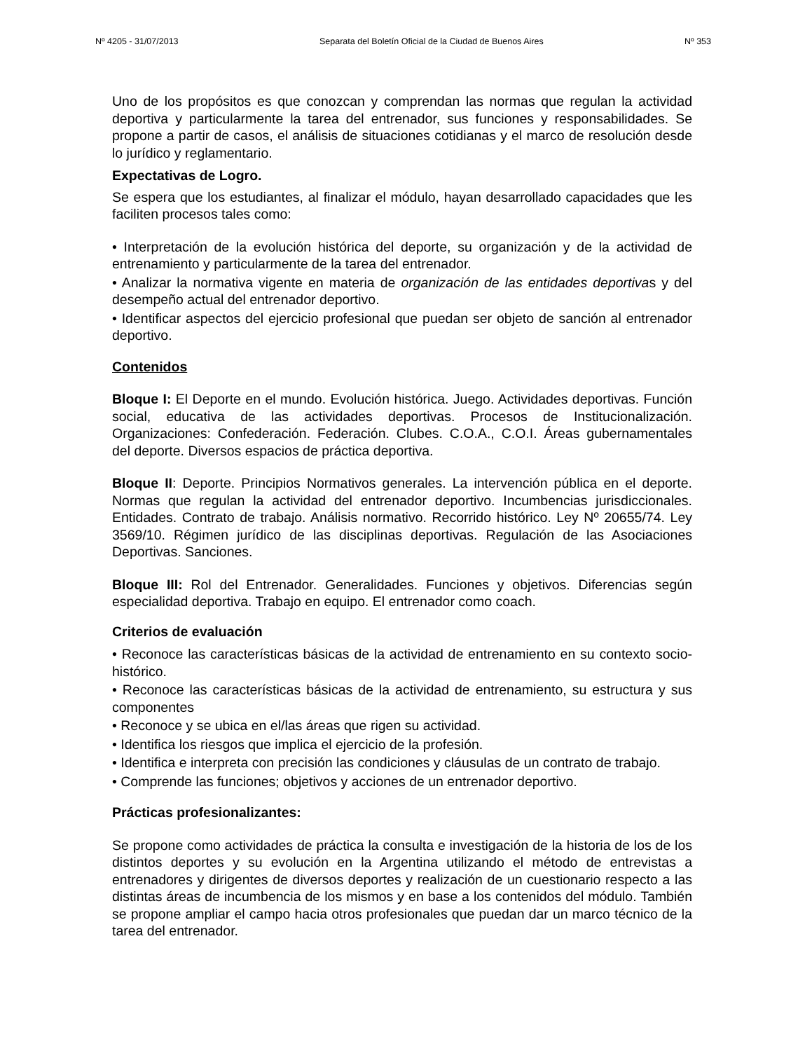Nº 4205 - 31/07/2013 Separata del Boletín Oficial de la Ciudad de Buenos Aires Nº 353
Uno de los propósitos es que conozcan y comprendan las normas que regulan la actividad deportiva y particularmente la tarea del entrenador, sus funciones y responsabilidades. Se propone a partir de casos, el análisis de situaciones cotidianas y el marco de resolución desde lo jurídico y reglamentario.
Expectativas de Logro.
Se espera que los estudiantes, al finalizar el módulo, hayan desarrollado capacidades que les faciliten procesos tales como:
• Interpretación de la evolución histórica del deporte, su organización y de la actividad de entrenamiento y particularmente de la tarea del entrenador.
• Analizar la normativa vigente en materia de organización de las entidades deportivas y del desempeño actual del entrenador deportivo.
• Identificar aspectos del ejercicio profesional que puedan ser objeto de sanción al entrenador deportivo.
Contenidos
Bloque I: El Deporte en el mundo. Evolución histórica. Juego. Actividades deportivas. Función social, educativa de las actividades deportivas. Procesos de Institucionalización. Organizaciones: Confederación. Federación. Clubes. C.O.A., C.O.I. Áreas gubernamentales del deporte. Diversos espacios de práctica deportiva.
Bloque II: Deporte. Principios Normativos generales. La intervención pública en el deporte. Normas que regulan la actividad del entrenador deportivo. Incumbencias jurisdiccionales. Entidades. Contrato de trabajo. Análisis normativo. Recorrido histórico. Ley Nº 20655/74. Ley 3569/10. Régimen jurídico de las disciplinas deportivas. Regulación de las Asociaciones Deportivas. Sanciones.
Bloque III: Rol del Entrenador. Generalidades. Funciones y objetivos. Diferencias según especialidad deportiva. Trabajo en equipo. El entrenador como coach.
Criterios de evaluación
• Reconoce las características básicas de la actividad de entrenamiento en su contexto socio-histórico.
• Reconoce las características básicas de la actividad de entrenamiento, su estructura y sus componentes
• Reconoce y se ubica en el/las áreas que rigen su actividad.
• Identifica los riesgos que implica el ejercicio de la profesión.
• Identifica e interpreta con precisión las condiciones y cláusulas de un contrato de trabajo.
• Comprende las funciones; objetivos y acciones de un entrenador deportivo.
Prácticas profesionalizantes:
Se propone como actividades de práctica la consulta e investigación de la historia de los de los distintos deportes y su evolución en la Argentina utilizando el método de entrevistas a entrenadores y dirigentes de diversos deportes y realización de un cuestionario respecto a las distintas áreas de incumbencia de los mismos y en base a los contenidos del módulo. También se propone ampliar el campo hacia otros profesionales que puedan dar un marco técnico de la tarea del entrenador.